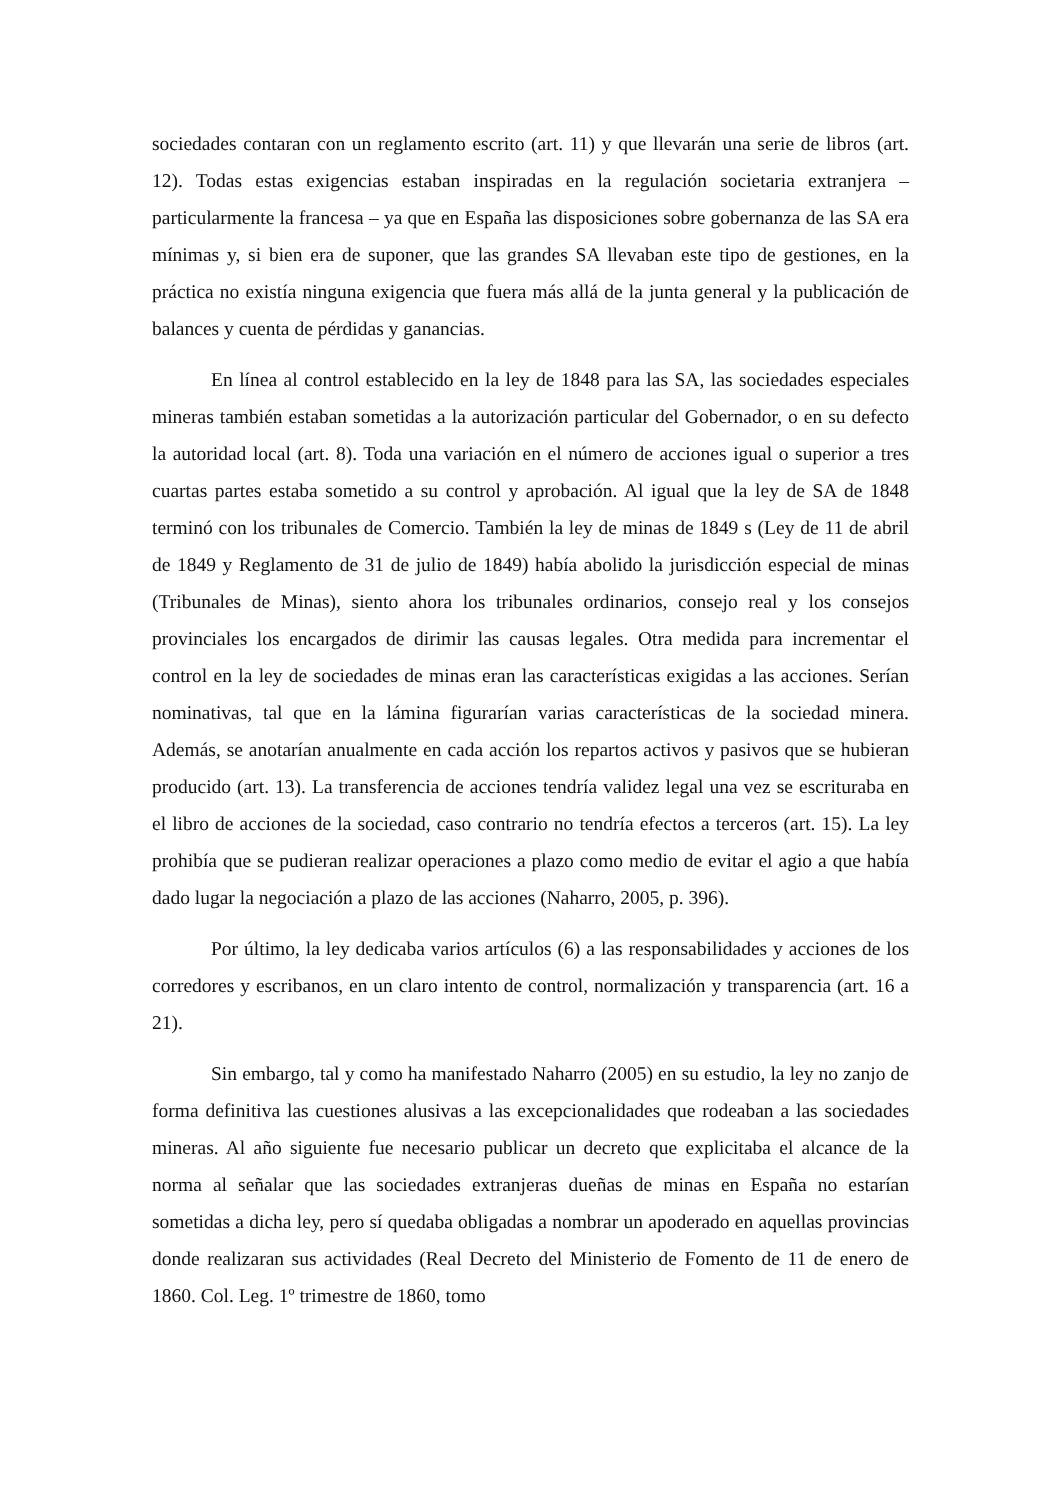sociedades contaran con un reglamento escrito (art. 11) y que llevarán una serie de libros (art. 12). Todas estas exigencias estaban inspiradas en la regulación societaria extranjera – particularmente la francesa – ya que en España las disposiciones sobre gobernanza de las SA era mínimas y, si bien era de suponer, que las grandes SA llevaban este tipo de gestiones, en la práctica no existía ninguna exigencia que fuera más allá de la junta general y la publicación de balances y cuenta de pérdidas y ganancias.
En línea al control establecido en la ley de 1848 para las SA, las sociedades especiales mineras también estaban sometidas a la autorización particular del Gobernador, o en su defecto la autoridad local (art. 8). Toda una variación en el número de acciones igual o superior a tres cuartas partes estaba sometido a su control y aprobación. Al igual que la ley de SA de 1848 terminó con los tribunales de Comercio. También la ley de minas de 1849 s (Ley de 11 de abril de 1849 y Reglamento de 31 de julio de 1849) había abolido la jurisdicción especial de minas (Tribunales de Minas), siento ahora los tribunales ordinarios, consejo real y los consejos provinciales los encargados de dirimir las causas legales. Otra medida para incrementar el control en la ley de sociedades de minas eran las características exigidas a las acciones. Serían nominativas, tal que en la lámina figurarían varias características de la sociedad minera. Además, se anotarían anualmente en cada acción los repartos activos y pasivos que se hubieran producido (art. 13). La transferencia de acciones tendría validez legal una vez se escrituraba en el libro de acciones de la sociedad, caso contrario no tendría efectos a terceros (art. 15). La ley prohibía que se pudieran realizar operaciones a plazo como medio de evitar el agio a que había dado lugar la negociación a plazo de las acciones (Naharro, 2005, p. 396).
Por último, la ley dedicaba varios artículos (6) a las responsabilidades y acciones de los corredores y escribanos, en un claro intento de control, normalización y transparencia (art. 16 a 21).
Sin embargo, tal y como ha manifestado Naharro (2005) en su estudio, la ley no zanjo de forma definitiva las cuestiones alusivas a las excepcionalidades que rodeaban a las sociedades mineras. Al año siguiente fue necesario publicar un decreto que explicitaba el alcance de la norma al señalar que las sociedades extranjeras dueñas de minas en España no estarían sometidas a dicha ley, pero sí quedaba obligadas a nombrar un apoderado en aquellas provincias donde realizaran sus actividades (Real Decreto del Ministerio de Fomento de 11 de enero de 1860. Col. Leg. 1º trimestre de 1860, tomo